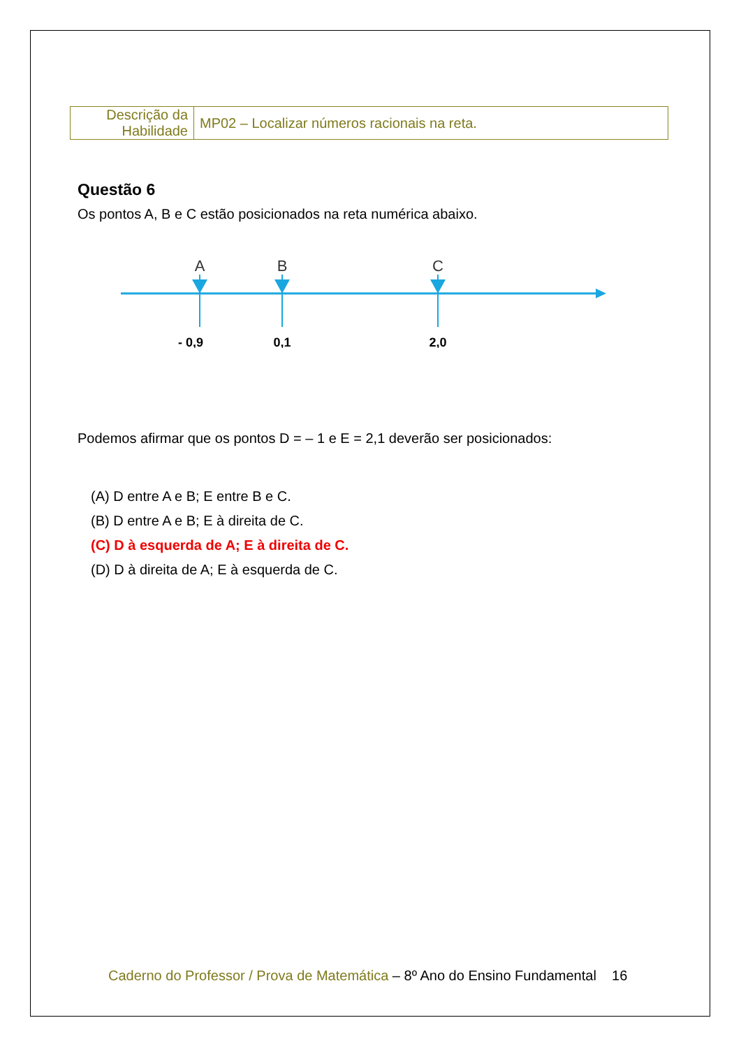| Descrição da Habilidade | MP02 – Localizar números racionais na reta. |
Questão 6
Os pontos A, B e C estão posicionados na reta numérica abaixo.
A
B
C
- 0,9
0,1
2,0
Podemos afirmar que os pontos D = – 1 e E = 2,1 deverão ser posicionados:
(A) D entre A e B; E entre B e C.
(B) D entre A e B; E à direita de C.
(C) D à esquerda de A; E à direita de C.
(D) D à direita de A; E à esquerda de C.
Caderno do Professor / Prova de Matemática – 8º Ano do Ensino Fundamental 16